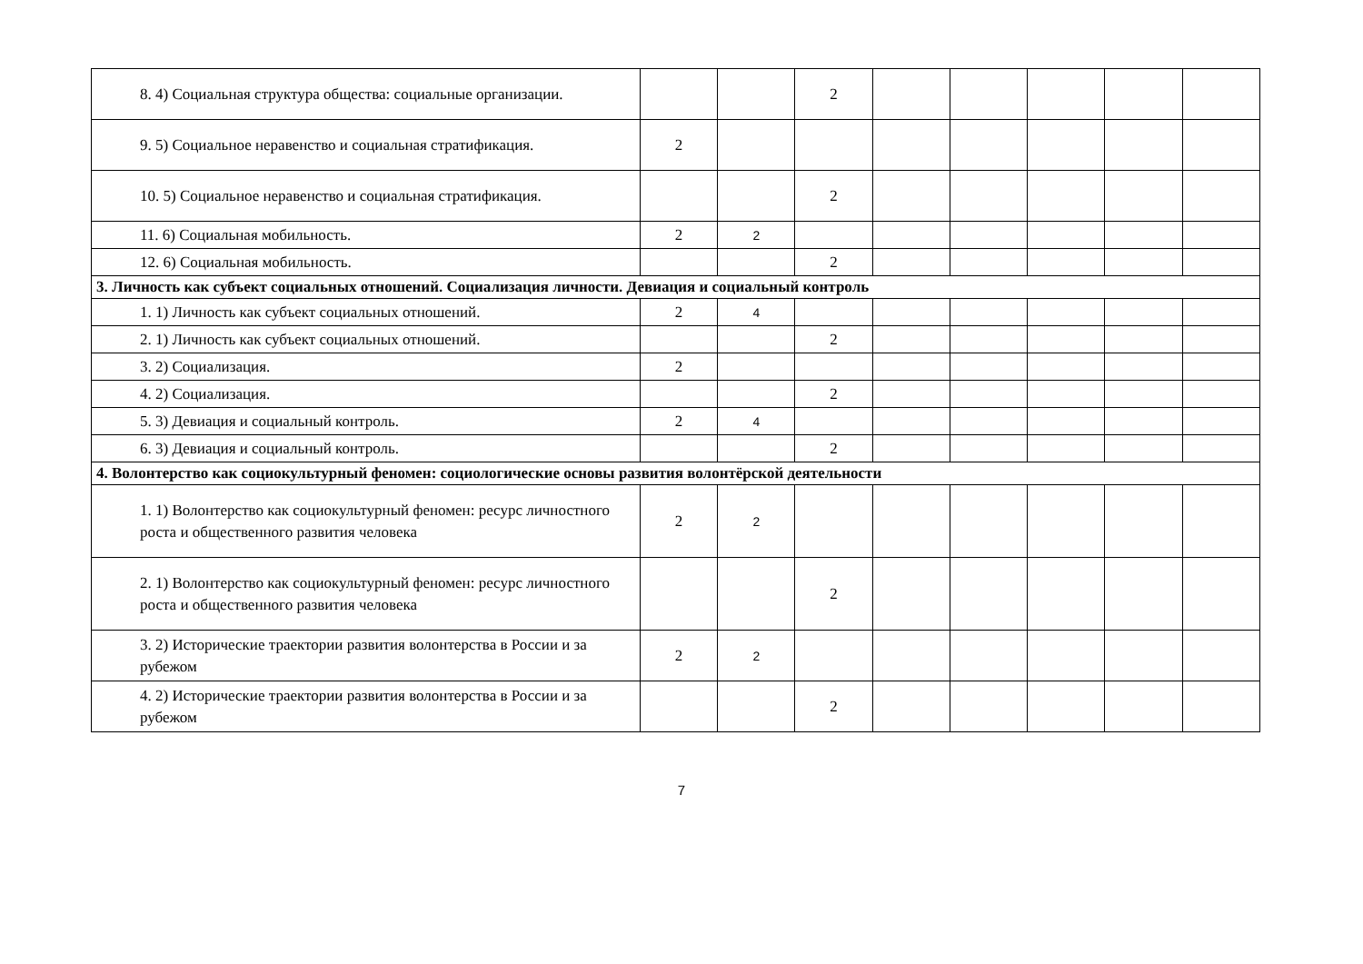| 8. 4) Социальная структура общества: социальные организации. | | | 2 | | | | | |
| 9. 5) Социальное неравенство и социальная стратификация. | 2 | | | | | | | |
| 10. 5) Социальное неравенство и социальная стратификация. | | | 2 | | | | | |
| 11. 6) Социальная мобильность. | 2 | 2 | | | | | | |
| 12. 6) Социальная мобильность. | | | 2 | | | | | |
| 3. Личность как субъект социальных отношений. Социализация личности. Девиация и социальный контроль | | | | | | | | |
| 1. 1) Личность как субъект социальных отношений. | 2 | 4 | | | | | | |
| 2. 1) Личность как субъект социальных отношений. | | | 2 | | | | | |
| 3. 2) Социализация. | 2 | | | | | | | |
| 4. 2) Социализация. | | | 2 | | | | | |
| 5. 3) Девиация и социальный контроль. | 2 | 4 | | | | | | |
| 6. 3) Девиация и социальный контроль. | | | 2 | | | | | |
| 4. Волонтерство как социокультурный феномен: социологические основы развития волонтёрской деятельности | | | | | | | | |
| 1. 1) Волонтерство как социокультурный феномен: ресурс личностного роста и общественного развития человека | 2 | 2 | | | | | | |
| 2. 1) Волонтерство как социокультурный феномен: ресурс личностного роста и общественного развития человека | | | 2 | | | | | |
| 3. 2) Исторические траектории развития волонтерства в России и за рубежом | 2 | 2 | | | | | | |
| 4. 2) Исторические траектории развития волонтерства в России и за рубежом | | | 2 | | | | | |
7